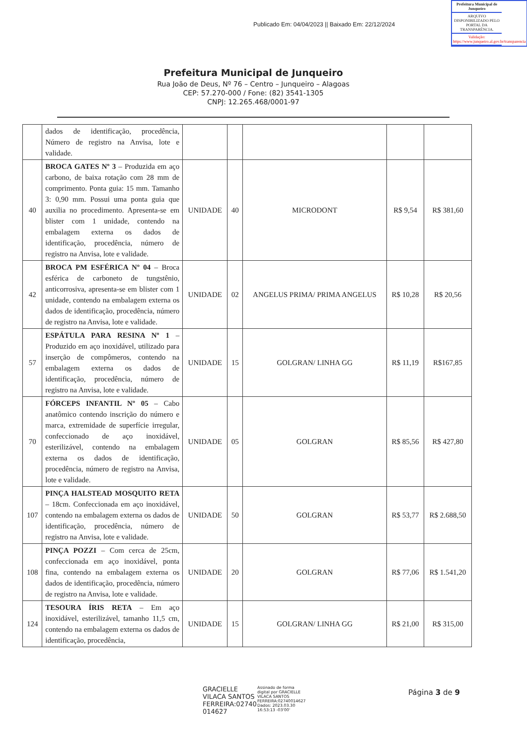Publicado Em: 04/04/2023 || Baixado Em: 22/12/2024
Prefeitura Municipal de Junqueiro
ARQUIVO DISPONIBILIZADO PELO PORTAL DA TRANSPARÊNCIA.
Validação: https://www.junqueiro.al.gov.br/transparencia
Prefeitura Municipal de Junqueiro
Rua João de Deus, Nº 76 – Centro – Junqueiro – Alagoas
CEP: 57.270-000 / Fone: (82) 3541-1305
CNPJ: 12.265.468/0001-97
| | dados de identificação, procedência, Número de registro na Anvisa, lote e validade. | | | | | |
| 40 | BROCA GATES Nº 3 – Produzida em aço carbono, de baixa rotação com 28 mm de comprimento. Ponta guia: 15 mm. Tamanho 3: 0,90 mm. Possui uma ponta guia que auxilia no procedimento. Apresenta-se em blister com 1 unidade, contendo na embalagem externa os dados de identificação, procedência, número de registro na Anvisa, lote e validade. | UNIDADE | 40 | MICRODONT | R$ 9,54 | R$ 381,60 |
| 42 | BROCA PM ESFÉRICA Nº 04 – Broca esférica de carboneto de tungstênio, anticorrosiva, apresenta-se em blister com 1 unidade, contendo na embalagem externa os dados de identificação, procedência, número de registro na Anvisa, lote e validade. | UNIDADE | 02 | ANGELUS PRIMA/ PRIMA ANGELUS | R$ 10,28 | R$ 20,56 |
| 57 | ESPÁTULA PARA RESINA Nº 1 – Produzido em aço inoxidável, utilizado para inserção de compômeros, contendo na embalagem externa os dados de identificação, procedência, número de registro na Anvisa, lote e validade. | UNIDADE | 15 | GOLGRAN/ LINHA GG | R$ 11,19 | R$167,85 |
| 70 | FÓRCEPS INFANTIL Nº 05 – Cabo anatômico contendo inscrição do número e marca, extremidade de superfície irregular, confeccionado de aço inoxidável, esterilizável, contendo na embalagem externa os dados de identificação, procedência, número de registro na Anvisa, lote e validade. | UNIDADE | 05 | GOLGRAN | R$ 85,56 | R$ 427,80 |
| 107 | PINÇA HALSTEAD MOSQUITO RETA – 18cm. Confeccionada em aço inoxidável, contendo na embalagem externa os dados de identificação, procedência, número de registro na Anvisa, lote e validade. | UNIDADE | 50 | GOLGRAN | R$ 53,77 | R$ 2.688,50 |
| 108 | PINÇA POZZI – Com cerca de 25cm, confeccionada em aço inoxidável, ponta fina, contendo na embalagem externa os dados de identificação, procedência, número de registro na Anvisa, lote e validade. | UNIDADE | 20 | GOLGRAN | R$ 77,06 | R$ 1.541,20 |
| 124 | TESOURA ÍRIS RETA – Em aço inoxidável, esterilizável, tamanho 11,5 cm, contendo na embalagem externa os dados de identificação, procedência, | UNIDADE | 15 | GOLGRAN/ LINHA GG | R$ 21,00 | R$ 315,00 |
GRACIELLE
VILACA SANTOS
FERREIRA:02740
014627
Assinado de forma
digital por GRACIELLE
VILACA SANTOS
FERREIRA:02740014627
Dados: 2023.03.30
16:53:13 -03'00'
Página 3 de 9